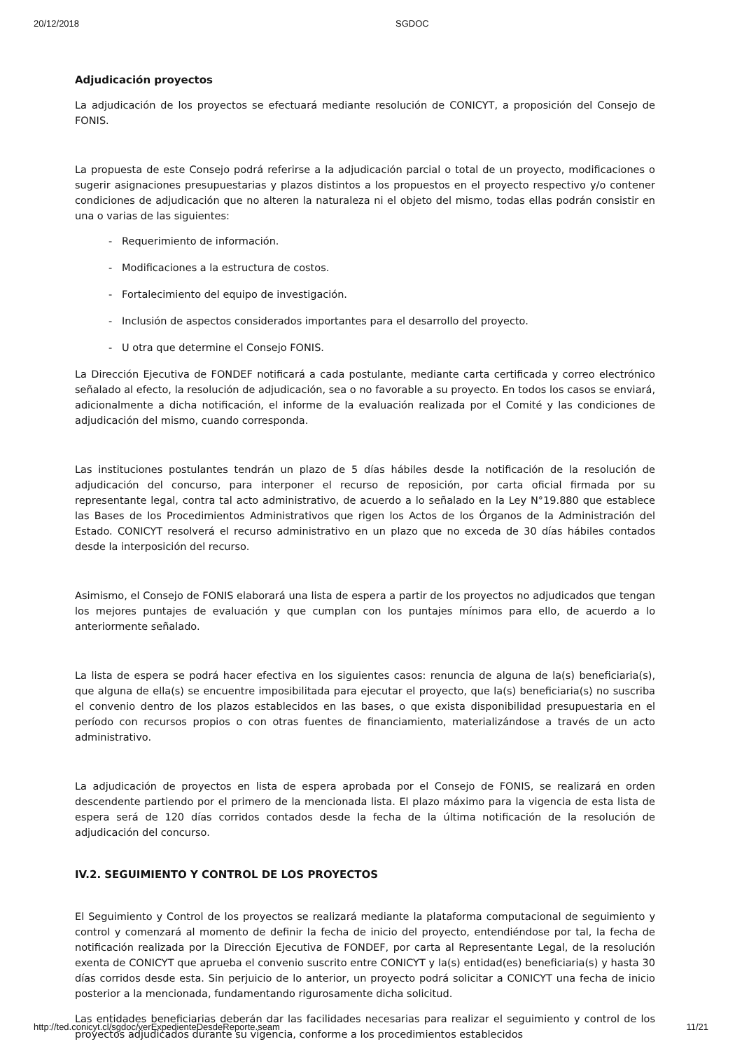20/12/2018 SGDOC
Adjudicación proyectos
La adjudicación de los proyectos se efectuará mediante resolución de CONICYT, a proposición del Consejo de FONIS.
La propuesta de este Consejo podrá referirse a la adjudicación parcial o total de un proyecto, modificaciones o sugerir asignaciones presupuestarias y plazos distintos a los propuestos en el proyecto respectivo y/o contener condiciones de adjudicación que no alteren la naturaleza ni el objeto del mismo, todas ellas podrán consistir en una o varias de las siguientes:
- Requerimiento de información.
- Modificaciones a la estructura de costos.
- Fortalecimiento del equipo de investigación.
- Inclusión de aspectos considerados importantes para el desarrollo del proyecto.
- U otra que determine el Consejo FONIS.
La Dirección Ejecutiva de FONDEF notificará a cada postulante, mediante carta certificada y correo electrónico señalado al efecto, la resolución de adjudicación, sea o no favorable a su proyecto. En todos los casos se enviará, adicionalmente a dicha notificación, el informe de la evaluación realizada por el Comité y las condiciones de adjudicación del mismo, cuando corresponda.
Las instituciones postulantes tendrán un plazo de 5 días hábiles desde la notificación de la resolución de adjudicación del concurso, para interponer el recurso de reposición, por carta oficial firmada por su representante legal, contra tal acto administrativo, de acuerdo a lo señalado en la Ley N°19.880 que establece las Bases de los Procedimientos Administrativos que rigen los Actos de los Órganos de la Administración del Estado. CONICYT resolverá el recurso administrativo en un plazo que no exceda de 30 días hábiles contados desde la interposición del recurso.
Asimismo, el Consejo de FONIS elaborará una lista de espera a partir de los proyectos no adjudicados que tengan los mejores puntajes de evaluación y que cumplan con los puntajes mínimos para ello, de acuerdo a lo anteriormente señalado.
La lista de espera se podrá hacer efectiva en los siguientes casos: renuncia de alguna de la(s) beneficiaria(s), que alguna de ella(s) se encuentre imposibilitada para ejecutar el proyecto, que la(s) beneficiaria(s) no suscriba el convenio dentro de los plazos establecidos en las bases, o que exista disponibilidad presupuestaria en el período con recursos propios o con otras fuentes de financiamiento, materializándose a través de un acto administrativo.
La adjudicación de proyectos en lista de espera aprobada por el Consejo de FONIS, se realizará en orden descendente partiendo por el primero de la mencionada lista. El plazo máximo para la vigencia de esta lista de espera será de 120 días corridos contados desde la fecha de la última notificación de la resolución de adjudicación del concurso.
IV.2. SEGUIMIENTO Y CONTROL DE LOS PROYECTOS
El Seguimiento y Control de los proyectos se realizará mediante la plataforma computacional de seguimiento y control y comenzará al momento de definir la fecha de inicio del proyecto, entendiéndose por tal, la fecha de notificación realizada por la Dirección Ejecutiva de FONDEF, por carta al Representante Legal, de la resolución exenta de CONICYT que aprueba el convenio suscrito entre CONICYT y la(s) entidad(es) beneficiaria(s) y hasta 30 días corridos desde esta. Sin perjuicio de lo anterior, un proyecto podrá solicitar a CONICYT una fecha de inicio posterior a la mencionada, fundamentando rigurosamente dicha solicitud.
Las entidades beneficiarias deberán dar las facilidades necesarias para realizar el seguimiento y control de los proyectos adjudicados durante su vigencia, conforme a los procedimientos establecidos
http://ted.conicyt.cl/sgdoc/verExpedienteDesdeReporte.seam 11/21